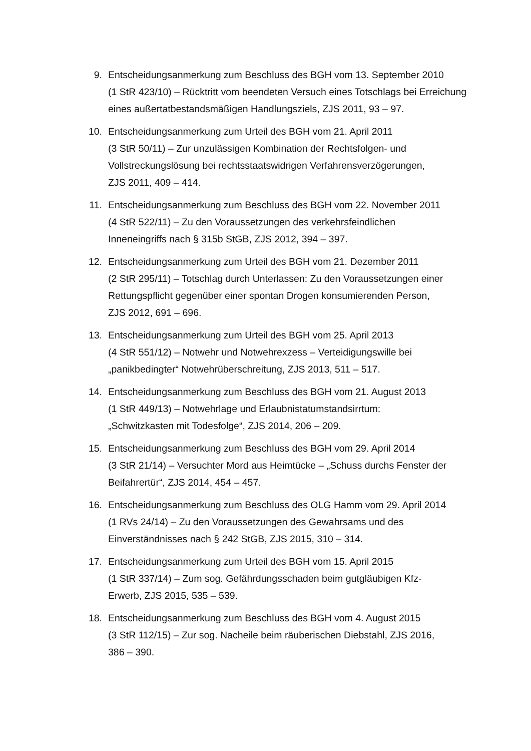9. Entscheidungsanmerkung zum Beschluss des BGH vom 13. September 2010
(1 StR 423/10) – Rücktritt vom beendeten Versuch eines Totschlags bei Erreichung eines außertatbestandsmäßigen Handlungsziels, ZJS 2011, 93 – 97.
10. Entscheidungsanmerkung zum Urteil des BGH vom 21. April 2011
(3 StR 50/11) – Zur unzulässigen Kombination der Rechtsfolgen- und Vollstreckungslösung bei rechtsstaatswidrigen Verfahrensverzögerungen,
ZJS 2011, 409 – 414.
11. Entscheidungsanmerkung zum Beschluss des BGH vom 22. November 2011
(4 StR 522/11) – Zu den Voraussetzungen des verkehrsfeindlichen
Inneneingriffs nach § 315b StGB, ZJS 2012, 394 – 397.
12. Entscheidungsanmerkung zum Urteil des BGH vom 21. Dezember 2011
(2 StR 295/11) – Totschlag durch Unterlassen: Zu den Voraussetzungen einer Rettungspflicht gegenüber einer spontan Drogen konsumierenden Person,
ZJS 2012, 691 – 696.
13. Entscheidungsanmerkung zum Urteil des BGH vom 25. April 2013
(4 StR 551/12) – Notwehr und Notwehrexzess – Verteidigungswille bei
„panikbedingter“ Notwehrüberschreitung, ZJS 2013, 511 – 517.
14. Entscheidungsanmerkung zum Beschluss des BGH vom 21. August 2013
(1 StR 449/13) – Notwehrlage und Erlaubnistatumstandsirrtum:
„Schwitzkasten mit Todesfolge“, ZJS 2014, 206 – 209.
15. Entscheidungsanmerkung zum Beschluss des BGH vom 29. April 2014
(3 StR 21/14) – Versuchter Mord aus Heimtücke – „Schuss durchs Fenster der Beifahrertür“, ZJS 2014, 454 – 457.
16. Entscheidungsanmerkung zum Beschluss des OLG Hamm vom 29. April 2014
(1 RVs 24/14) – Zu den Voraussetzungen des Gewahrsams und des
Einverständnisses nach § 242 StGB, ZJS 2015, 310 – 314.
17. Entscheidungsanmerkung zum Urteil des BGH vom 15. April 2015
(1 StR 337/14) – Zum sog. Gefährdungsschaden beim gutgläubigen Kfz-
Erwerb, ZJS 2015, 535 – 539.
18. Entscheidungsanmerkung zum Beschluss des BGH vom 4. August 2015
(3 StR 112/15) – Zur sog. Nacheile beim räuberischen Diebstahl, ZJS 2016,
386 – 390.